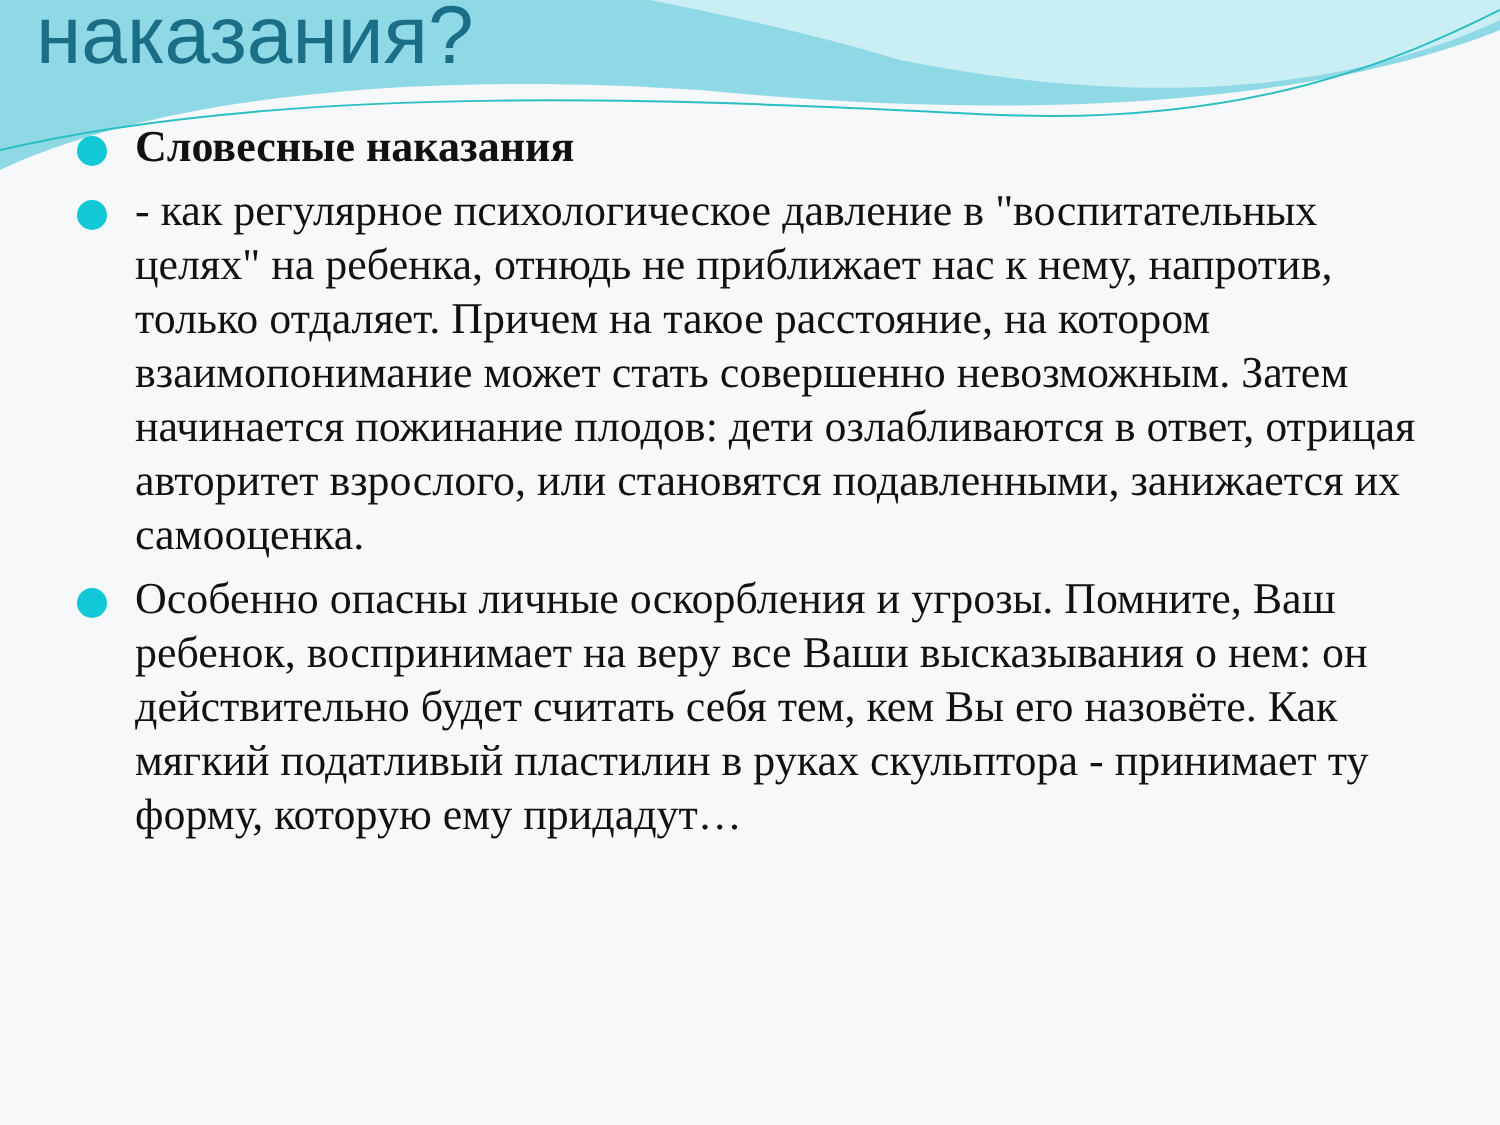наказания?
Словесные наказания
- как регулярное психологическое давление в "воспитательных целях" на ребенка, отнюдь не приближает нас к нему, напротив, только отдаляет. Причем на такое расстояние, на котором взаимопонимание может стать совершенно невозможным. Затем начинается пожинание плодов: дети озлабливаются в ответ, отрицая авторитет взрослого, или становятся подавленными, занижается их самооценка.
Особенно опасны личные оскорбления и угрозы. Помните, Ваш ребенок, воспринимает на веру все Ваши высказывания о нем: он действительно будет считать себя тем, кем Вы его назовёте. Как мягкий податливый пластилин в руках скульптора - принимает ту форму, которую ему придадут…